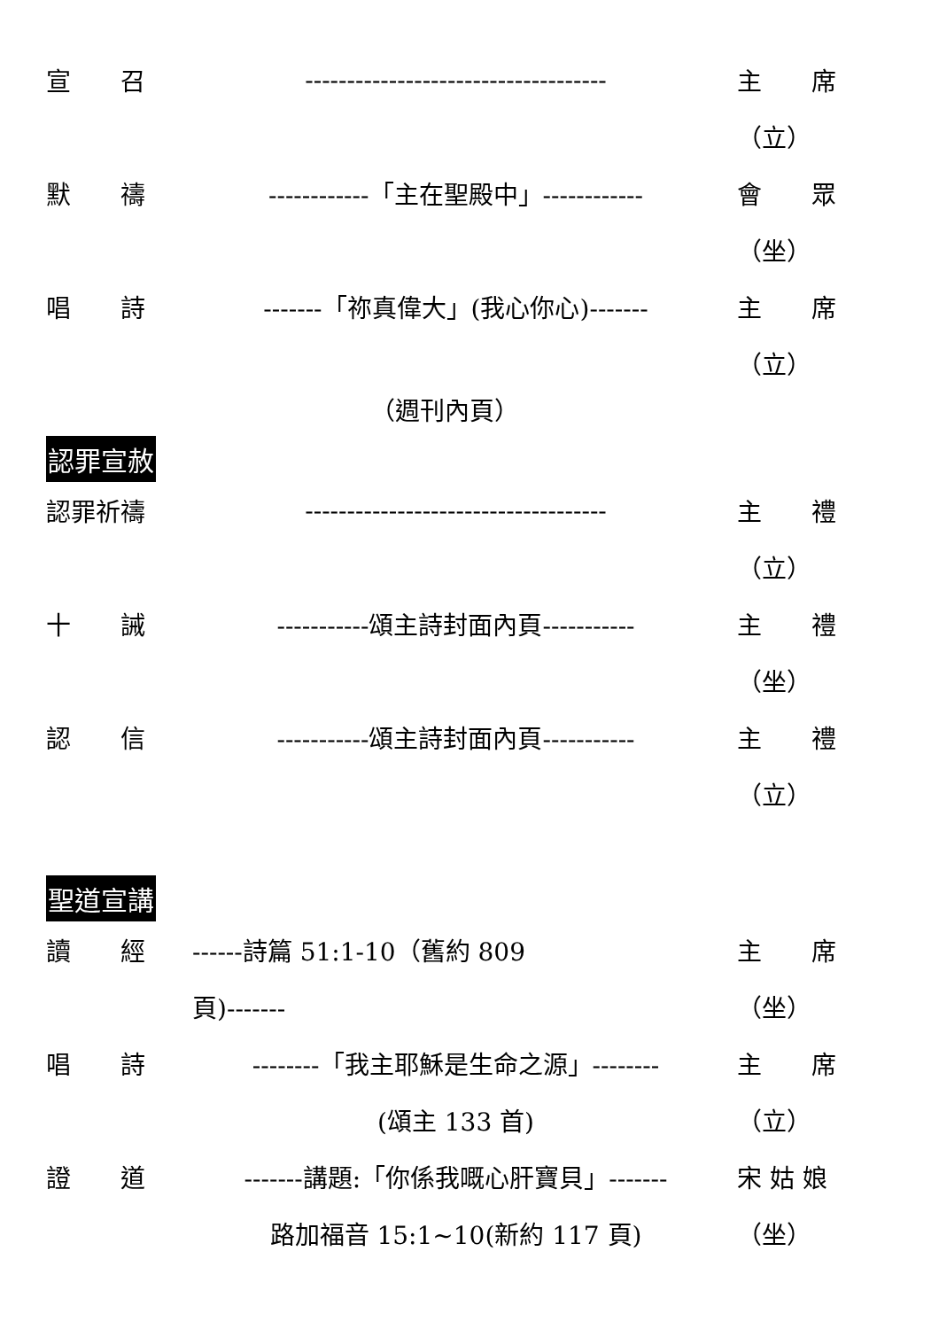宣　　召 ------------------------------------ 主　　席
（立）
默　　禱 ------------「主在聖殿中」------------ 會　　眾
（坐）
唱　　詩 -------「祢真偉大」(我心你心)------- 主　　席
（立）
（週刊內頁）
認罪宣赦
認罪祈禱 ------------------------------------ 主　　禮
（立）
十　　誡 -----------頌主詩封面內頁----------- 主　　禮
（坐）
認　　信 -----------頌主詩封面內頁----------- 主　　禮
（立）
聖道宣講
讀　　經 ------詩篇 51:1-10（舊約 809 主　　席
頁)------- （坐）
唱　　詩 --------「我主耶穌是生命之源」-------- 主　　席
(頌主 133 首) （立）
證　　道 -------講題:「你係我嘅心肝寶貝」------- 宋 姑 娘
路加福音 15:1~10(新約 117 頁) （坐）